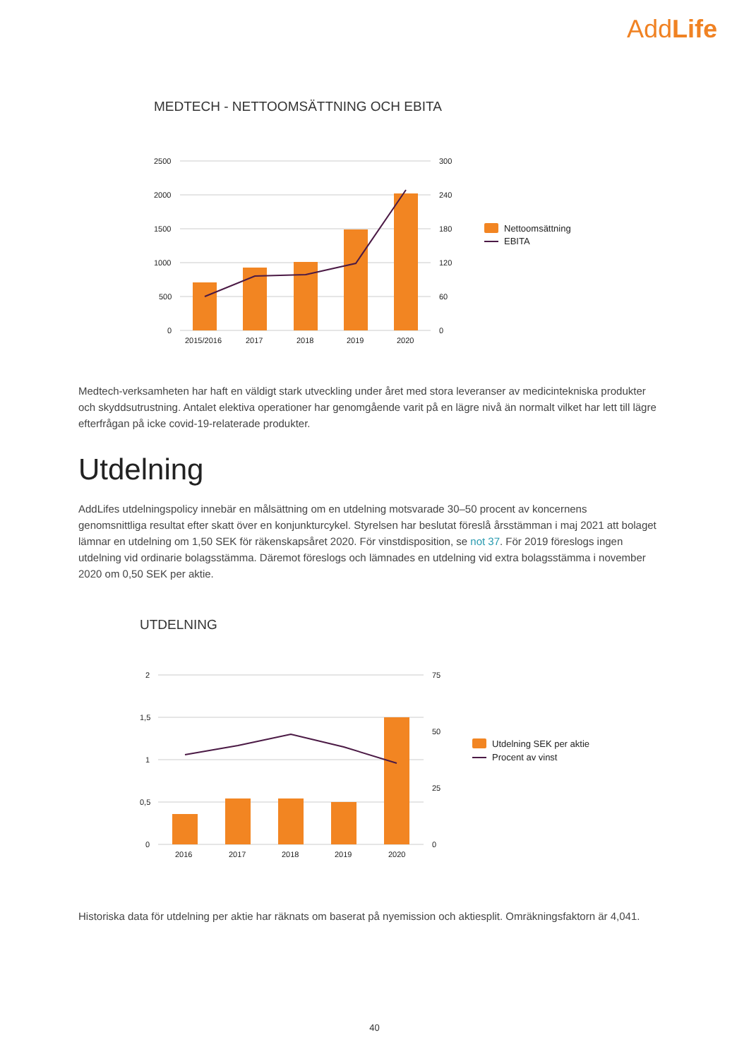AddLife
MEDTECH - NETTOOMSÄTTNING OCH EBITA
2500
2000
1500
1000
500
0
300
240
180
120
60
0
2015/2016
2017
2018
2019
2020
Nettoomsättning
EBITA
Medtech-verksamheten har haft en väldigt stark utveckling under året med stora leveranser av medicintekniska produkter och skyddsutrustning. Antalet elektiva operationer har genomgående varit på en lägre nivå än normalt vilket har lett till lägre efterfrågan på icke covid-19-relaterade produkter.
Utdelning
AddLifes utdelningspolicy innebär en målsättning om en utdelning motsvarade 30–50 procent av koncernens genomsnittliga resultat efter skatt över en konjunkturcykel. Styrelsen har beslutat föreslå årsstämman i maj 2021 att bolaget lämnar en utdelning om 1,50 SEK för räkenskapsåret 2020. För vinstdisposition, se not 37. För 2019 föreslogs ingen utdelning vid ordinarie bolagsstämma. Däremot föreslogs och lämnades en utdelning vid extra bolagsstämma i november 2020 om 0,50 SEK per aktie.
UTDELNING
2
1,5
1
0,5
0
75
50
25
0
2016
2017
2018
2019
2020
Utdelning SEK per aktie
Procent av vinst
Historiska data för utdelning per aktie har räknats om baserat på nyemission och aktiesplit. Omräkningsfaktorn är 4,041.
40